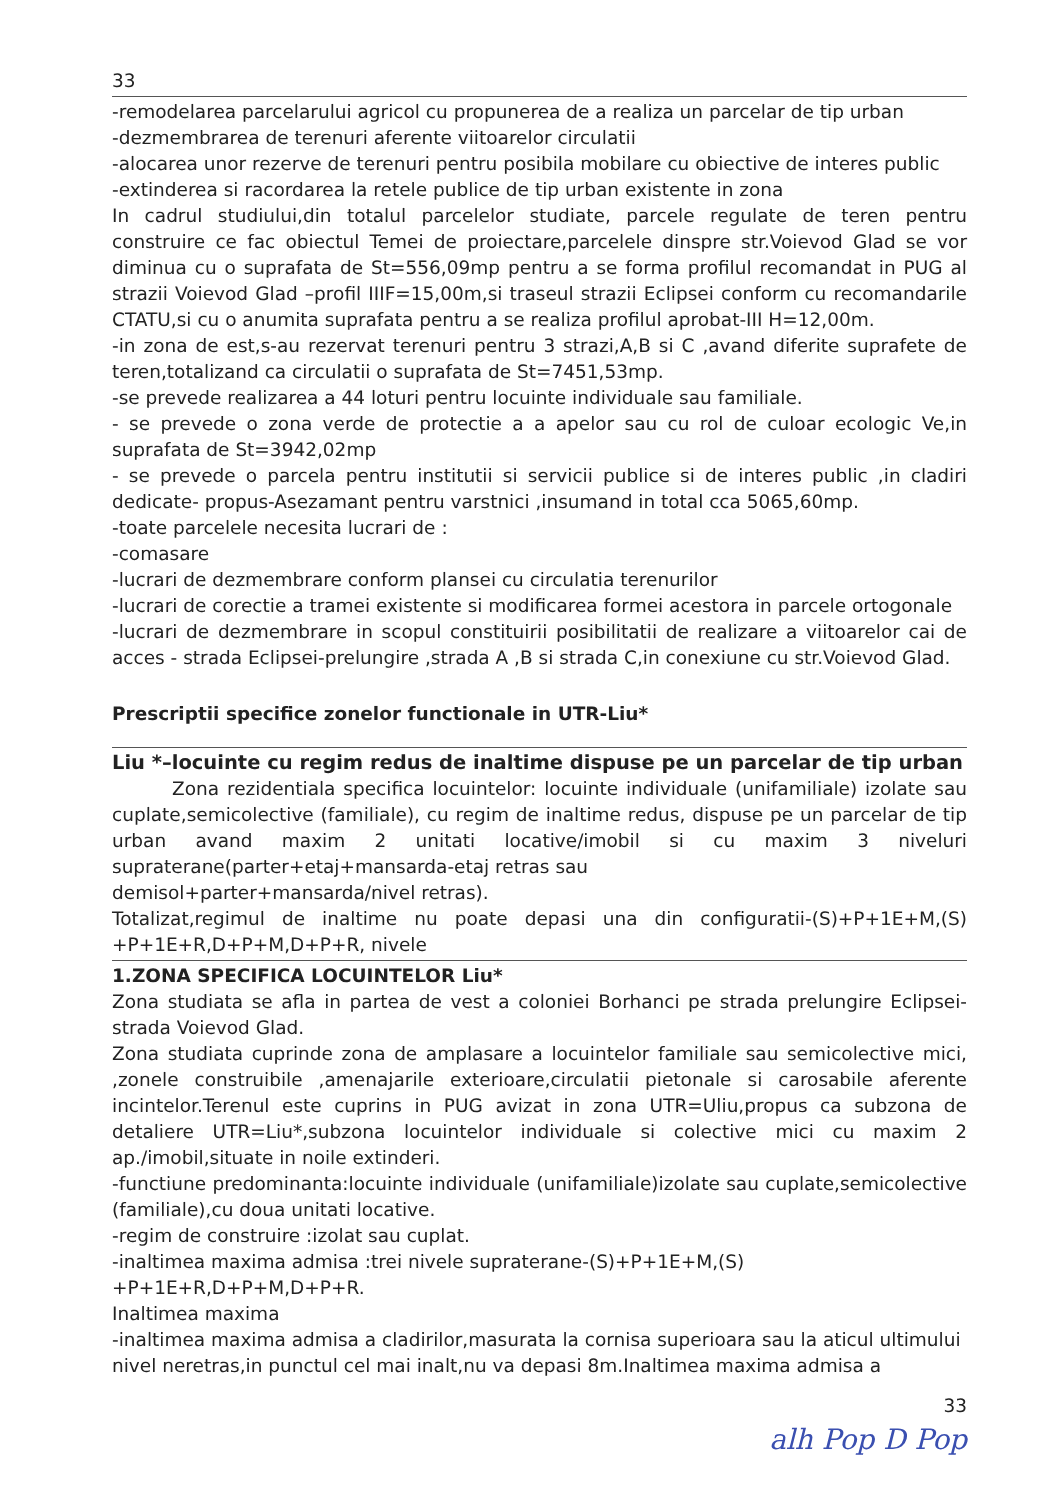33
-remodelarea parcelarului agricol cu propunerea de a realiza un parcelar de tip urban
-dezmembrarea de terenuri aferente viitoarelor circulatii
-alocarea unor rezerve de terenuri pentru posibila mobilare cu obiective de interes public
-extinderea si racordarea la retele publice de tip urban existente in zona
In cadrul studiului,din totalul parcelelor studiate, parcele regulate de teren pentru construire ce fac obiectul Temei de proiectare,parcelele dinspre str.Voievod Glad se vor diminua cu o suprafata de St=556,09mp pentru a se forma profilul recomandat in PUG al strazii Voievod Glad –profil IIIF=15,00m,si traseul strazii Eclipsei conform cu recomandarile CTATU,si cu o anumita suprafata pentru a se realiza profilul aprobat-III H=12,00m.
-in zona de est,s-au rezervat terenuri pentru 3 strazi,A,B si C ,avand diferite suprafete de teren,totalizand ca circulatii o suprafata de St=7451,53mp.
-se prevede realizarea a 44 loturi pentru locuinte individuale sau familiale.
- se prevede o zona verde de protectie a a apelor sau cu rol de culoar ecologic Ve,in suprafata de St=3942,02mp
- se prevede o parcela pentru institutii si servicii publice si de interes public ,in cladiri dedicate- propus-Asezamant pentru varstnici ,insumand in total cca 5065,60mp.
-toate parcelele necesita lucrari de :
-comasare
-lucrari de dezmembrare conform plansei cu circulatia terenurilor
-lucrari de corectie a tramei existente si modificarea formei acestora in parcele ortogonale
-lucrari de dezmembrare in scopul constituirii posibilitatii de realizare a viitoarelor cai de acces - strada Eclipsei-prelungire ,strada A ,B si strada C,in conexiune cu str.Voievod Glad.
Prescriptii specifice zonelor functionale in UTR-Liu*
Liu *–locuinte cu regim redus de inaltime dispuse pe un parcelar de tip urban
Zona rezidentiala specifica locuintelor: locuinte individuale (unifamiliale) izolate sau cuplate,semicolective (familiale), cu regim de inaltime redus, dispuse pe un parcelar de tip urban avand maxim 2 unitati locative/imobil si cu maxim 3 niveluri supraterane(parter+etaj+mansarda-etaj retras sau
demisol+parter+mansarda/nivel retras).
Totalizat,regimul de inaltime nu poate depasi una din configuratii-(S)+P+1E+M,(S) +P+1E+R,D+P+M,D+P+R, nivele
1.ZONA SPECIFICA LOCUINTELOR Liu*
Zona studiata se afla in partea de vest a coloniei Borhanci pe strada prelungire Eclipsei-strada Voievod Glad.
Zona studiata cuprinde zona de amplasare a locuintelor familiale sau semicolective mici, ,zonele construibile ,amenajarile exterioare,circulatii pietonale si carosabile aferente incintelor.Terenul este cuprins in PUG avizat in zona UTR=Uliu,propus ca subzona de detaliere UTR=Liu*,subzona locuintelor individuale si colective mici cu maxim 2 ap./imobil,situate in noile extinderi.
-functiune predominanta:locuinte individuale (unifamiliale)izolate sau cuplate,semicolective (familiale),cu doua unitati locative.
-regim de construire :izolat sau cuplat.
-inaltimea maxima admisa :trei nivele supraterane-(S)+P+1E+M,(S)
+P+1E+R,D+P+M,D+P+R.
Inaltimea maxima
-inaltimea maxima admisa a cladirilor,masurata la cornisa superioara sau la aticul ultimului nivel neretras,in punctul cel mai inalt,nu va depasi 8m.Inaltimea maxima admisa a
33
alh Pop D Pop